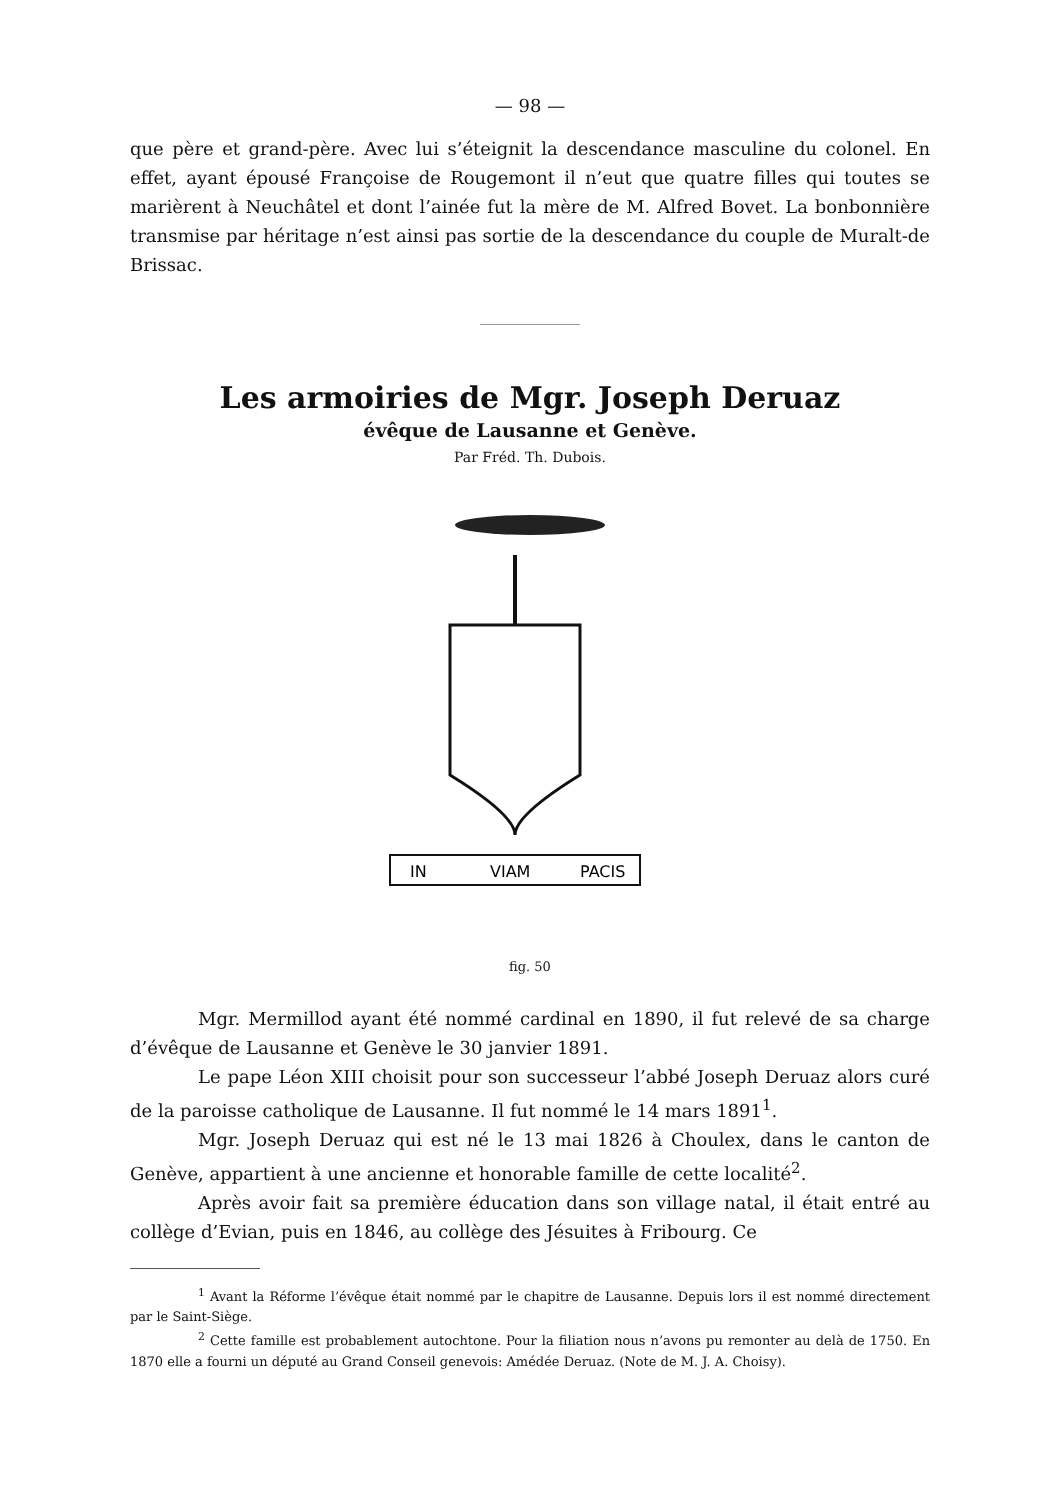— 98 —
que père et grand-père. Avec lui s’éteignit la descendance masculine du colonel. En effet, ayant épousé Françoise de Rougemont il n’eut que quatre filles qui toutes se marièrent à Neuchâtel et dont l’ainée fut la mère de M. Alfred Bovet. La bonbonnière transmise par héritage n’est ainsi pas sortie de la descendance du couple de Muralt-de Brissac.
Les armoiries de Mgr. Joseph Deruaz
évêque de Lausanne et Genève.
Par Fréd. Th. Dubois.
IN
VIAM
PACIS
fig. 50
Mgr. Mermillod ayant été nommé cardinal en 1890, il fut relevé de sa charge d’évêque de Lausanne et Genève le 30 janvier 1891.
Le pape Léon XIII choisit pour son successeur l’abbé Joseph Deruaz alors curé de la paroisse catholique de Lausanne. Il fut nommé le 14 mars 1891<sup>1</sup>.
Mgr. Joseph Deruaz qui est né le 13 mai 1826 à Choulex, dans le canton de Genève, appartient à une ancienne et honorable famille de cette localité<sup>2</sup>.
Après avoir fait sa première éducation dans son village natal, il était entré au collège d’Evian, puis en 1846, au collège des Jésuites à Fribourg. Ce
<sup>1</sup> Avant la Réforme l’évêque était nommé par le chapitre de Lausanne. Depuis lors il est nommé directement par le Saint-Siège.
<sup>2</sup> Cette famille est probablement autochtone. Pour la filiation nous n’avons pu remonter au delà de 1750. En 1870 elle a fourni un député au Grand Conseil genevois: Amédée Deruaz. (Note de M. J. A. Choisy).